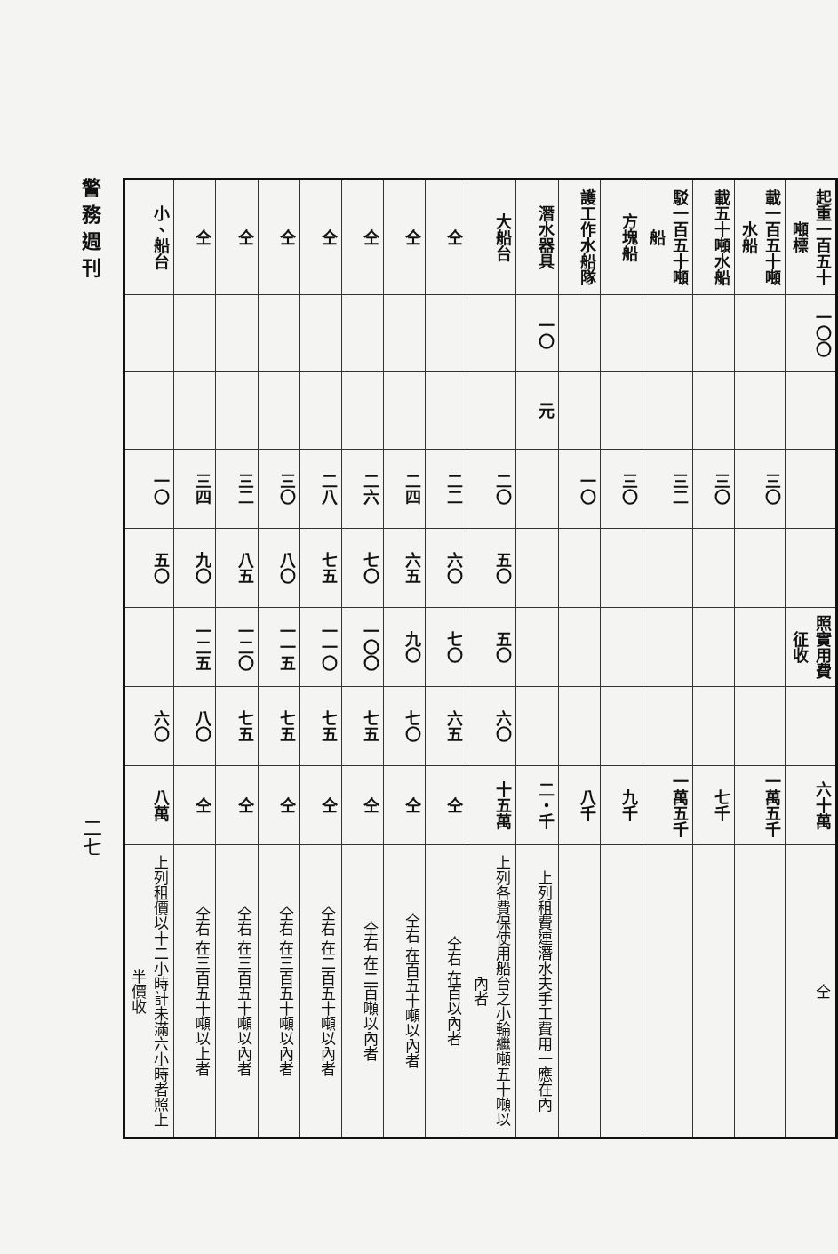警務週刊
二七
| 起重一百五十噸標 | 載一百五十噸水船 | 載五十噸水船 | 駁一百五十噸船 | 方塊船 | 護工作水船隊 | 潛水器具 | 大船台 | 仝 | 仝 | 仝 | 仝 | 仝 | 仝 | 仝 | 小、船台 |
| --- | --- | --- | --- | --- | --- | --- | --- | --- | --- | --- | --- | --- | --- | --- | --- |
| 一〇〇 | | | | | | 一〇 | | | | | | | | | |
| | | | | | | 元 | | | | | | | | | |
| | 三〇 | 三〇 | 三二 | 三〇 | 一〇 | | 二〇 | 二二 | 二四 | 二六 | 二八 | 三〇 | 三二 | 三四 | 一〇 |
| | | | | | | | 五〇 | 六〇 | 六五 | 七〇 | 七五 | 八〇 | 八五 | 九〇 | 五〇 |
| 照實用費征收 | | | | | | | 五〇 | 七〇 | 九〇 | 一〇〇 | 一一〇 | 一一五 | 一二〇 | 一二五 | |
| | | | | | | | 六〇 | 六五 | 七〇 | 七五 | 七五 | 七五 | 七五 | 八〇 | 六〇 |
| 六十萬 | 一萬五千 | 七千 | 一萬五千 | 九千 | 八千 | 二・千 | 十五萬 | 仝 | 仝 | 仝 | 仝 | 仝 | 仝 | 仝 | 八萬 |
| 仝 | | | | | | 上列租費連潛水夫手工費用一應在內 | 上列各費保使用船台之小輪繼噸五十噸以內者 | 仝右 在百以內者 | 仝右 在百五十噸以內者 | 仝右 在二百噸以內者 | 仝右 在二百五十噸以內者 | 仝右 在三百五十噸以內者 | 仝右 在三百五十噸以內者 | 仝右 在三百五十噸以上者 | 上列租價以十二小時計未滿六小時者照上半價收 |